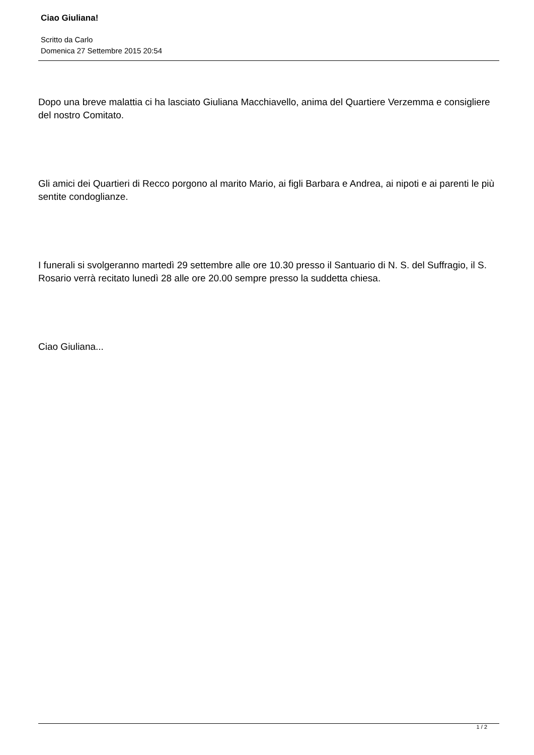Ciao Giuliana!
Scritto da Carlo
Domenica 27 Settembre 2015 20:54
Dopo una breve malattia ci ha lasciato Giuliana Macchiavello, anima del Quartiere Verzemma e consigliere del nostro Comitato.
Gli amici dei Quartieri di Recco porgono al marito Mario, ai figli Barbara e Andrea, ai nipoti e ai parenti le più sentite condoglianze.
I funerali si svolgeranno martedì 29 settembre alle ore 10.30 presso il Santuario di N. S. del Suffragio, il S. Rosario verrà recitato lunedì 28 alle ore 20.00 sempre presso la suddetta chiesa.
Ciao Giuliana...
1 / 2